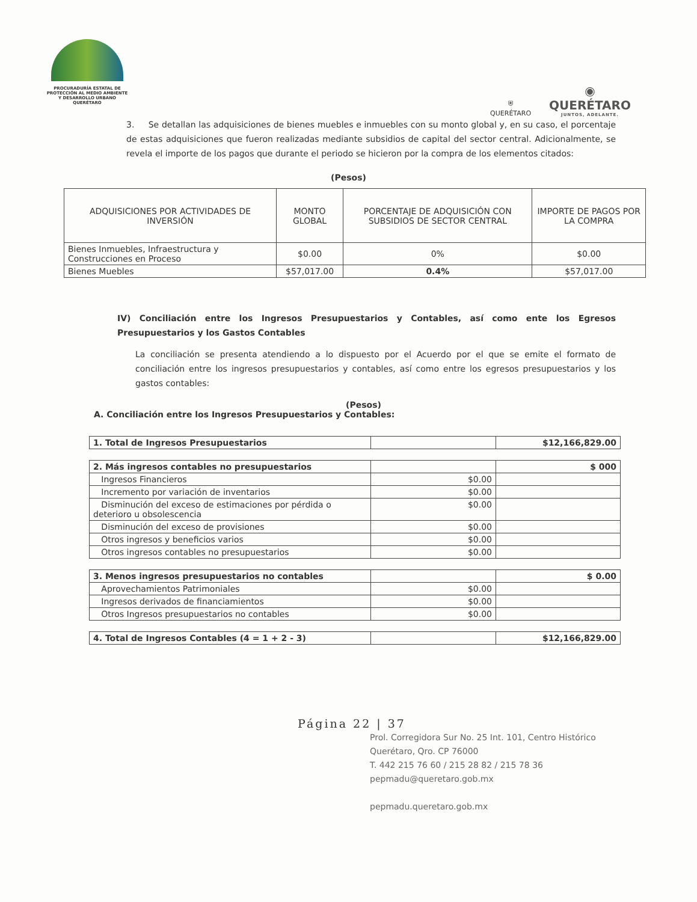PROCURADURÍA ESTATAL DE
PROTECCIÓN AL MEDIO AMBIENTE
Y DESARROLLO URBANO
QUERÉTARO
⛨
QUERÉTARO
◉
QUERÉTARO
JUNTOS, ADELANTE.
3. Se detallan las adquisiciones de bienes muebles e inmuebles con su monto global y, en su caso, el porcentaje de estas adquisiciones que fueron realizadas mediante subsidios de capital del sector central. Adicionalmente, se revela el importe de los pagos que durante el periodo se hicieron por la compra de los elementos citados:
(Pesos)
| ADQUISICIONES POR ACTIVIDADES DE INVERSIÓN | MONTO GLOBAL | PORCENTAJE DE ADQUISICIÓN CON SUBSIDIOS DE SECTOR CENTRAL | IMPORTE DE PAGOS POR LA COMPRA |
| --- | --- | --- | --- |
| Bienes Inmuebles, Infraestructura y Construcciones en Proceso | $0.00 | 0% | $0.00 |
| Bienes Muebles | $57,017.00 | 0.4% | $57,017.00 |
IV) Conciliación entre los Ingresos Presupuestarios y Contables, así como ente los Egresos Presupuestarios y los Gastos Contables
La conciliación se presenta atendiendo a lo dispuesto por el Acuerdo por el que se emite el formato de conciliación entre los ingresos presupuestarios y contables, así como entre los egresos presupuestarios y los gastos contables:
(Pesos)
A. Conciliación entre los Ingresos Presupuestarios y Contables:
| 1. Total de Ingresos Presupuestarios | | $12,166,829.00 |
| 2. Más ingresos contables no presupuestarios | | $ 000 |
| Ingresos Financieros | $0.00 | |
| Incremento por variación de inventarios | $0.00 | |
| Disminución del exceso de estimaciones por pérdida o deterioro u obsolescencia | $0.00 | |
| Disminución del exceso de provisiones | $0.00 | |
| Otros ingresos y beneficios varios | $0.00 | |
| Otros ingresos contables no presupuestarios | $0.00 | |
| 3. Menos ingresos presupuestarios no contables | | $ 0.00 |
| Aprovechamientos Patrimoniales | $0.00 | |
| Ingresos derivados de financiamientos | $0.00 | |
| Otros Ingresos presupuestarios no contables | $0.00 | |
| 4. Total de Ingresos Contables (4 = 1 + 2 - 3) | | $12,166,829.00 |
Página 22 | 37
Prol. Corregidora Sur No. 25 Int. 101, Centro Histórico
Querétaro, Qro. CP 76000
T. 442 215 76 60 / 215 28 82 / 215 78 36
pepmadu@queretaro.gob.mx
pepmadu.queretaro.gob.mx